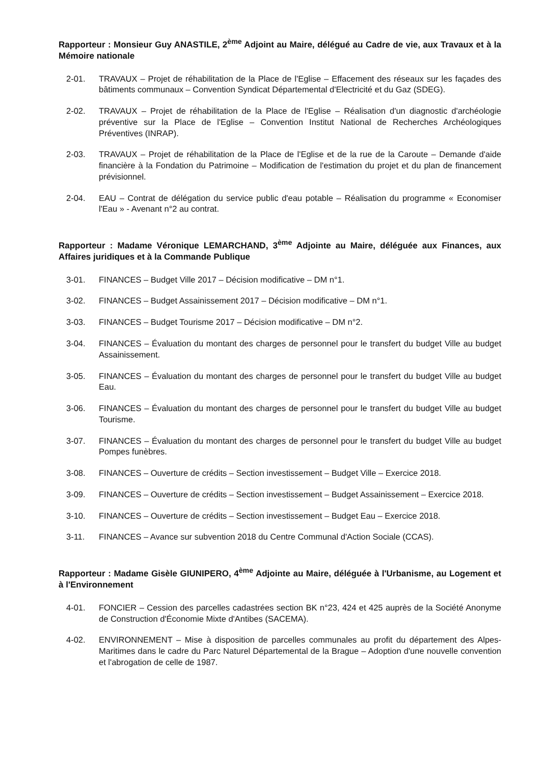Rapporteur : Monsieur Guy ANASTILE, 2<sup>ème</sup> Adjoint au Maire, délégué au Cadre de vie, aux Travaux et à la Mémoire nationale
2-01. TRAVAUX – Projet de réhabilitation de la Place de l'Eglise – Effacement des réseaux sur les façades des bâtiments communaux – Convention Syndicat Départemental d'Electricité et du Gaz (SDEG).
2-02. TRAVAUX – Projet de réhabilitation de la Place de l'Eglise – Réalisation d'un diagnostic d'archéologie préventive sur la Place de l'Eglise – Convention Institut National de Recherches Archéologiques Préventives (INRAP).
2-03. TRAVAUX – Projet de réhabilitation de la Place de l'Eglise et de la rue de la Caroute – Demande d'aide financière à la Fondation du Patrimoine – Modification de l'estimation du projet et du plan de financement prévisionnel.
2-04. EAU – Contrat de délégation du service public d'eau potable – Réalisation du programme « Economiser l'Eau » - Avenant n°2 au contrat.
Rapporteur : Madame Véronique LEMARCHAND, 3<sup>ème</sup> Adjointe au Maire, déléguée aux Finances, aux Affaires juridiques et à la Commande Publique
3-01. FINANCES – Budget Ville 2017 – Décision modificative – DM n°1.
3-02. FINANCES – Budget Assainissement 2017 – Décision modificative – DM n°1.
3-03. FINANCES – Budget Tourisme 2017 – Décision modificative – DM n°2.
3-04. FINANCES – Évaluation du montant des charges de personnel pour le transfert du budget Ville au budget Assainissement.
3-05. FINANCES – Évaluation du montant des charges de personnel pour le transfert du budget Ville au budget Eau.
3-06. FINANCES – Évaluation du montant des charges de personnel pour le transfert du budget Ville au budget Tourisme.
3-07. FINANCES – Évaluation du montant des charges de personnel pour le transfert du budget Ville au budget Pompes funèbres.
3-08. FINANCES – Ouverture de crédits – Section investissement – Budget Ville – Exercice 2018.
3-09. FINANCES – Ouverture de crédits – Section investissement – Budget Assainissement – Exercice 2018.
3-10. FINANCES – Ouverture de crédits – Section investissement – Budget Eau – Exercice 2018.
3-11. FINANCES – Avance sur subvention 2018 du Centre Communal d'Action Sociale (CCAS).
Rapporteur : Madame Gisèle GIUNIPERO, 4<sup>ème</sup> Adjointe au Maire, déléguée à l'Urbanisme, au Logement et à l'Environnement
4-01. FONCIER – Cession des parcelles cadastrées section BK n°23, 424 et 425 auprès de la Société Anonyme de Construction d'Économie Mixte d'Antibes (SACEMA).
4-02. ENVIRONNEMENT – Mise à disposition de parcelles communales au profit du département des Alpes-Maritimes dans le cadre du Parc Naturel Départemental de la Brague – Adoption d'une nouvelle convention et l'abrogation de celle de 1987.